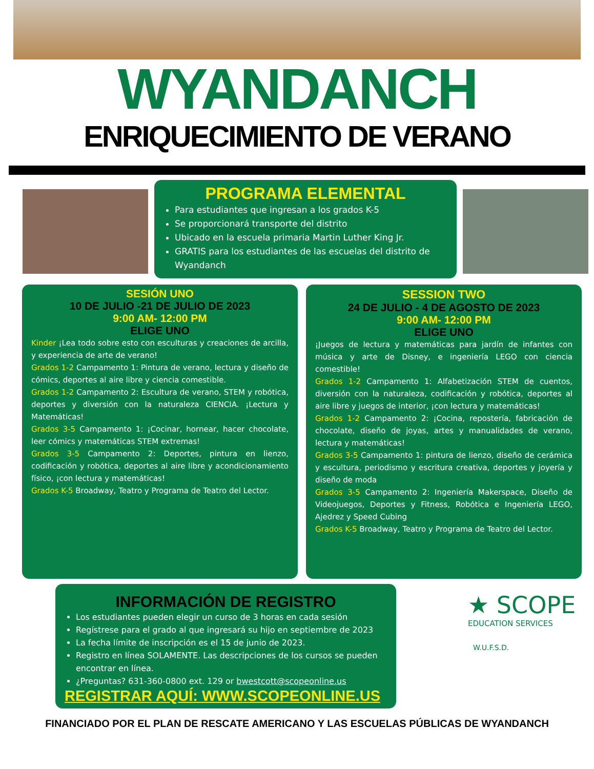WYANDANCH
ENRIQUECIMIENTO DE VERANO
PROGRAMA ELEMENTAL
Para estudiantes que ingresan a los grados K-5
Se proporcionará transporte del distrito
Ubicado en la escuela primaria Martin Luther King Jr.
GRATIS para los estudiantes de las escuelas del distrito de Wyandanch
SESIÓN UNO
10 DE JULIO -21 DE JULIO DE 2023
9:00 AM- 12:00 PM
ELIGE UNO
Kinder ¡Lea todo sobre esto con esculturas y creaciones de arcilla, y experiencia de arte de verano!
Grados 1-2 Campamento 1: Pintura de verano, lectura y diseño de cómics, deportes al aire libre y ciencia comestible.
Grados 1-2 Campamento 2: Escultura de verano, STEM y robótica, deportes y diversión con la naturaleza CIENCIA. ¡Lectura y Matemáticas!
Grados 3-5 Campamento 1: ¡Cocinar, hornear, hacer chocolate, leer cómics y matemáticas STEM extremas!
Grados 3-5 Campamento 2: Deportes, pintura en lienzo, codificación y robótica, deportes al aire libre y acondicionamiento físico, ¡con lectura y matemáticas!
Grados K-5 Broadway, Teatro y Programa de Teatro del Lector.
SESSION TWO
24 DE JULIO - 4 DE AGOSTO DE 2023
9:00 AM- 12:00 PM
ELIGE UNO
¡Juegos de lectura y matemáticas para jardín de infantes con música y arte de Disney, e ingeniería LEGO con ciencia comestible!
Grados 1-2 Campamento 1: Alfabetización STEM de cuentos, diversión con la naturaleza, codificación y robótica, deportes al aire libre y juegos de interior, ¡con lectura y matemáticas!
Grados 1-2 Campamento 2: ¡Cocina, repostería, fabricación de chocolate, diseño de joyas, artes y manualidades de verano, lectura y matemáticas!
Grados 3-5 Campamento 1: pintura de lienzo, diseño de cerámica y escultura, periodismo y escritura creativa, deportes y joyería y diseño de moda
Grados 3-5 Campamento 2: Ingeniería Makerspace, Diseño de Videojuegos, Deportes y Fitness, Robótica e Ingeniería LEGO, Ajedrez y Speed Cubing
Grados K-5 Broadway, Teatro y Programa de Teatro del Lector.
INFORMACIÓN DE REGISTRO
Los estudiantes pueden elegir un curso de 3 horas en cada sesión
Regístrese para el grado al que ingresará su hijo en septiembre de 2023
La fecha límite de inscripción es el 15 de junio de 2023.
Registro en línea SOLAMENTE. Las descripciones de los cursos se pueden encontrar en línea.
¿Preguntas? 631-360-0800 ext. 129 or bwestcott@scopeonline.us
REGISTRAR AQUÍ: WWW.SCOPEONLINE.US
★ SCOPE
EDUCATION SERVICES
W.U.F.S.D.
FINANCIADO POR EL PLAN DE RESCATE AMERICANO Y LAS ESCUELAS PÚBLICAS DE WYANDANCH